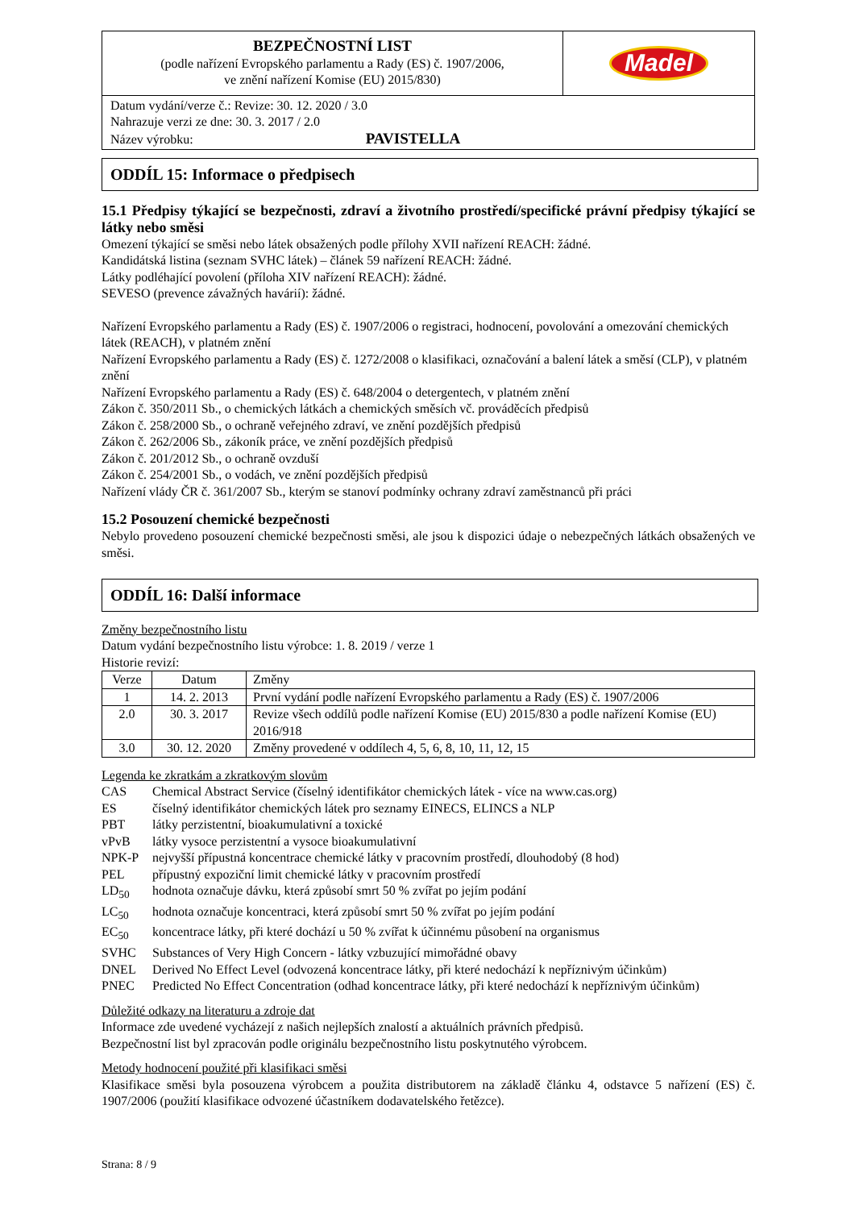BEZPEČNOSTNÍ LIST
(podle nařízení Evropského parlamentu a Rady (ES) č. 1907/2006,
ve znění nařízení Komise (EU) 2015/830)
Madel
Datum vydání/verze č.: Revize: 30. 12. 2020 / 3.0
Nahrazuje verzi ze dne: 30. 3. 2017 / 2.0
Název výrobku: PAVISTELLA
ODDÍL 15: Informace o předpisech
15.1 Předpisy týkající se bezpečnosti, zdraví a životního prostředí/specifické právní předpisy týkající se látky nebo směsi
Omezení týkající se směsi nebo látek obsažených podle přílohy XVII nařízení REACH: žádné.
Kandidátská listina (seznam SVHC látek) – článek 59 nařízení REACH: žádné.
Látky podléhající povolení (příloha XIV nařízení REACH): žádné.
SEVESO (prevence závažných havárií): žádné.
Nařízení Evropského parlamentu a Rady (ES) č. 1907/2006 o registraci, hodnocení, povolování a omezování chemických látek (REACH), v platném znění
Nařízení Evropského parlamentu a Rady (ES) č. 1272/2008 o klasifikaci, označování a balení látek a směsí (CLP), v platném znění
Nařízení Evropského parlamentu a Rady (ES) č. 648/2004 o detergentech, v platném znění
Zákon č. 350/2011 Sb., o chemických látkách a chemických směsích vč. prováděcích předpisů
Zákon č. 258/2000 Sb., o ochraně veřejného zdraví, ve znění pozdějších předpisů
Zákon č. 262/2006 Sb., zákoník práce, ve znění pozdějších předpisů
Zákon č. 201/2012 Sb., o ochraně ovzduší
Zákon č. 254/2001 Sb., o vodách, ve znění pozdějších předpisů
Nařízení vlády ČR č. 361/2007 Sb., kterým se stanoví podmínky ochrany zdraví zaměstnanců při práci
15.2 Posouzení chemické bezpečnosti
Nebylo provedeno posouzení chemické bezpečnosti směsi, ale jsou k dispozici údaje o nebezpečných látkách obsažených ve směsi.
ODDÍL 16: Další informace
Změny bezpečnostního listu
Datum vydání bezpečnostního listu výrobce: 1. 8. 2019 / verze 1
Historie revizí:
| Verze | Datum | Změny |
| 1 | 14. 2. 2013 | První vydání podle nařízení Evropského parlamentu a Rady (ES) č. 1907/2006 |
| 2.0 | 30. 3. 2017 | Revize všech oddílů podle nařízení Komise (EU) 2015/830 a podle nařízení Komise (EU) 2016/918 |
| 3.0 | 30. 12. 2020 | Změny provedené v oddílech 4, 5, 6, 8, 10, 11, 12, 15 |
Legenda ke zkratkám a zkratkovým slovům
| CAS | Chemical Abstract Service (číselný identifikátor chemických látek - více na www.cas.org) |
| ES | číselný identifikátor chemických látek pro seznamy EINECS, ELINCS a NLP |
| PBT | látky perzistentní, bioakumulativní a toxické |
| vPvB | látky vysoce perzistentní a vysoce bioakumulativní |
| NPK-P | nejvyšší přípustná koncentrace chemické látky v pracovním prostředí, dlouhodobý (8 hod) |
| PEL | přípustný expoziční limit chemické látky v pracovním prostředí |
| LD<sub>50</sub> | hodnota označuje dávku, která způsobí smrt 50 % zvířat po jejím podání |
| LC<sub>50</sub> | hodnota označuje koncentraci, která způsobí smrt 50 % zvířat po jejím podání |
| EC<sub>50</sub> | koncentrace látky, při které dochází u 50 % zvířat k účinnému působení na organismus |
| SVHC | Substances of Very High Concern - látky vzbuzující mimořádné obavy |
| DNEL | Derived No Effect Level (odvozená koncentrace látky, při které nedochází k nepříznivým účinkům) |
| PNEC | Predicted No Effect Concentration (odhad koncentrace látky, při které nedochází k nepříznivým účinkům) |
Důležité odkazy na literaturu a zdroje dat
Informace zde uvedené vycházejí z našich nejlepších znalostí a aktuálních právních předpisů.
Bezpečnostní list byl zpracován podle originálu bezpečnostního listu poskytnutého výrobcem.
Metody hodnocení použité při klasifikaci směsi
Klasifikace směsi byla posouzena výrobcem a použita distributorem na základě článku 4, odstavce 5 nařízení (ES) č. 1907/2006 (použití klasifikace odvozené účastníkem dodavatelského řetězce).
Strana: 8 / 9